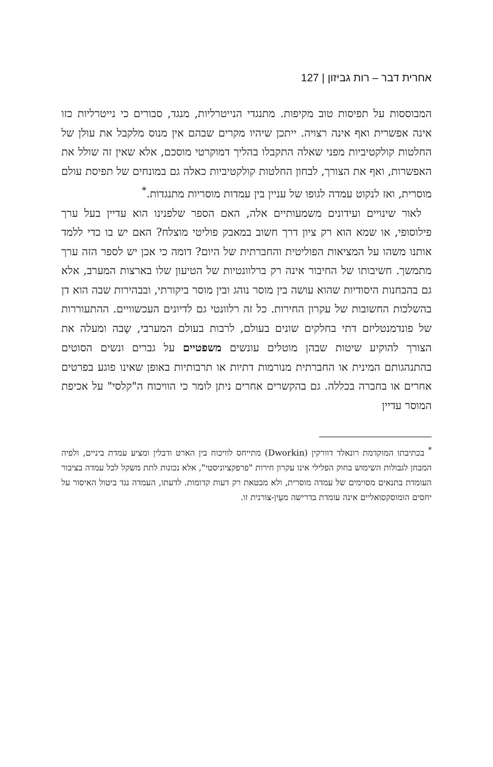אחרית דבר – רות גביזון | 127
המבוססות על תפיסות טוב מקיפות. מתנגדי הנייטרליות, מנגד, סבורים כי נייטרליות כזו אינה אפשרית ואף אינה רצויה. ייתכן שיהיו מקרים שבהם אין מנוס מלקבל את עולן של החלטות קולקטיביות מפני שאלה התקבלו בהליך דמוקרטי מוסכם, אלא שאין זה שולל את האפשרות, ואף את הצורך, לבחון החלטות קולקטיביות כאלה גם במונחים של תפיסת עולם מוסרית, ואז לנקוט עמדה לגופו של עניין בין עמדות מוסריות מתנגדות.<sup>*</sup>
לאור שינויים ועידונים משמעותיים אלה, האם הספר שלפנינו הוא עדיין בעל ערך פילוסופי, או שמא הוא רק ציון דרך חשוב במאבק פוליטי מוצלח? האם יש בו כדי ללמד אותנו משהו על המציאות הפוליטית והחברתית של היום? דומה כי אכן יש לספר הזה ערך מתמשך. חשיבותו של החיבור אינה רק ברלוונטיות של הטיעון שלו בארצות המערב, אלא גם בהבחנות היסודיות שהוא עושה בין מוסר נוהג ובין מוסר ביקורתי, ובבהירות שבה הוא דן בהשלכות החשובות של עקרון החירות. כל זה רלוונטי גם לדיונים העכשוויים. ההתעוררות של פונדמנטליזם דתי בחלקים שונים בעולם, לרבות בעולם המערבי, שָבה ומעלה את הצורך להוקיע שיטות שבהן מוטלים עונשים משפטיים על גברים ונשים הסוטים בהתנהגותם המינית או החברתית מנורמות דתיות או תרבותיות באופן שאינו פוגע בפרטים אחרים או בחברה בכללה. גם בהקשרים אחרים ניתן לומר כי הוויכוח ה"קלסי" על אכיפת המוסר עדיין
<sup>*</sup> בכתיבתו המוקדמת רונאלד דוורקין (Dworkin) מתייחס לוויכוח בין הארט ודבלין ומציע עמדת ביניים, ולפיה המבחן לגבולות השימוש בחוק הפלילי אינו עקרון חירות "פרפקציוניסטי", אלא נכונות לתת משקל לכל עמדה בציבור העומדת בתנאים מסוימים של עמדה מוסרית, ולא מבטאת רק דעות קדומות. לדעתו, העמדה נגד ביטול האיסור על יחסים הומוסקסואליים אינה עומדת בדרישה מעֵין-צורנית זו.